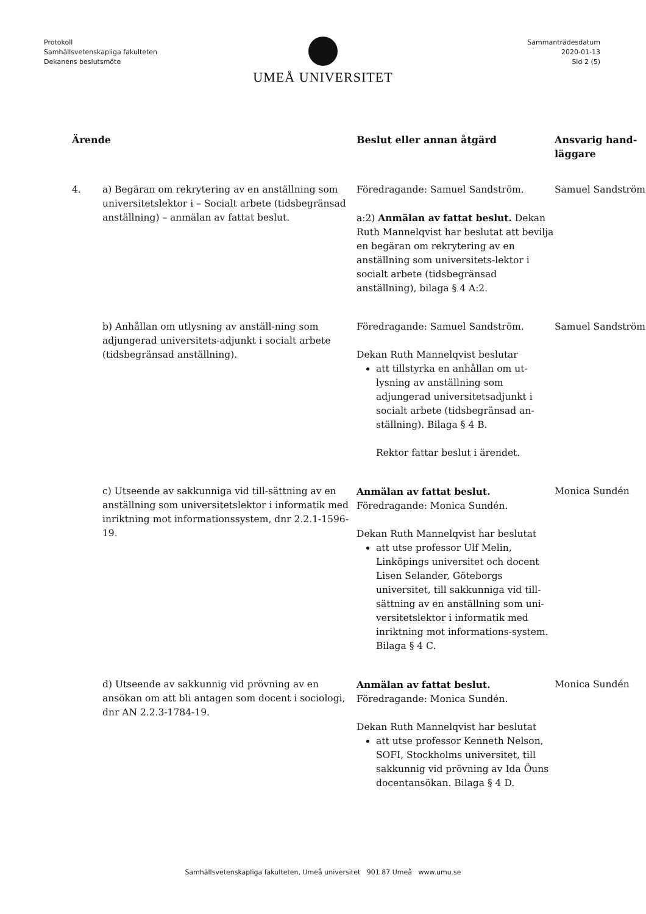Protokoll
Samhällsvetenskapliga fakulteten
Dekanens beslutsmöte
Sammanträdesdatum
2020-01-13
Sld 2 (5)
UMEÅ UNIVERSITET
| Ärende | | Beslut eller annan åtgärd | Ansvarig hand- läggare |
| --- | --- | --- | --- |
| 4. | a) Begäran om rekrytering av en anställning som universitetslektor i – Socialt arbete (tidsbegränsad anställning) – anmälan av fattat beslut. | Föredragande: Samuel Sandström. a:2) Anmälan av fattat beslut. Dekan Ruth Mannelqvist har beslutat att bevilja en begäran om rekrytering av en anställning som universitets-lektor i socialt arbete (tidsbegränsad anställning), bilaga § 4 A:2. | Samuel Sandström |
| | b) Anhållan om utlysning av anställ-ning som adjungerad universitets-adjunkt i socialt arbete (tidsbegränsad anställning). | Föredragande: Samuel Sandström. Dekan Ruth Mannelqvist beslutar att tillstyrka en anhållan om ut-lysning av anställning som adjungerad universitetsadjunkt i socialt arbete (tidsbegränsad an-ställning). Bilaga § 4 B. Rektor fattar beslut i ärendet. | Samuel Sandström |
| | c) Utseende av sakkunniga vid till-sättning av en anställning som universitetslektor i informatik med inriktning mot informationssystem, dnr 2.2.1-1596-19. | Anmälan av fattat beslut. Föredragande: Monica Sundén. Dekan Ruth Mannelqvist har beslutat att utse professor Ulf Melin, Linköpings universitet och docent Lisen Selander, Göteborgs universitet, till sakkunniga vid till-sättning av en anställning som uni-versitetslektor i informatik med inriktning mot informations-system. Bilaga § 4 C. | Monica Sundén |
| | d) Utseende av sakkunnig vid prövning av en ansökan om att bli antagen som docent i sociologi, dnr AN 2.2.3-1784-19. | Anmälan av fattat beslut. Föredragande: Monica Sundén. Dekan Ruth Mannelqvist har beslutat att utse professor Kenneth Nelson, SOFI, Stockholms universitet, till sakkunnig vid prövning av Ida Öuns docentansökan. Bilaga § 4 D. | Monica Sundén |
Samhällsvetenskapliga fakulteten, Umeå universitet 901 87 Umeå www.umu.se